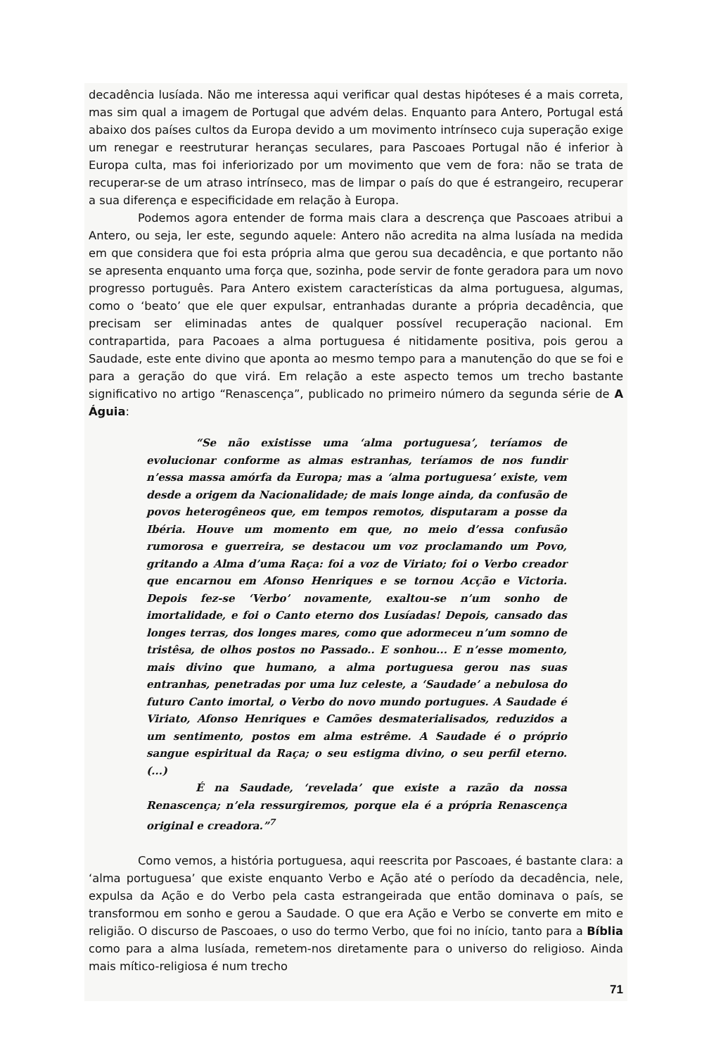decadência lusíada. Não me interessa aqui verificar qual destas hipóteses é a mais correta, mas sim qual a imagem de Portugal que advém delas. Enquanto para Antero, Portugal está abaixo dos países cultos da Europa devido a um movimento intrínseco cuja superação exige um renegar e reestruturar heranças seculares, para Pascoaes Portugal não é inferior à Europa culta, mas foi inferiorizado por um movimento que vem de fora: não se trata de recuperar-se de um atraso intrínseco, mas de limpar o país do que é estrangeiro, recuperar a sua diferença e especificidade em relação à Europa.
Podemos agora entender de forma mais clara a descrença que Pascoaes atribui a Antero, ou seja, ler este, segundo aquele: Antero não acredita na alma lusíada na medida em que considera que foi esta própria alma que gerou sua decadência, e que portanto não se apresenta enquanto uma força que, sozinha, pode servir de fonte geradora para um novo progresso português. Para Antero existem características da alma portuguesa, algumas, como o ‘beato’ que ele quer expulsar, entranhadas durante a própria decadência, que precisam ser eliminadas antes de qualquer possível recuperação nacional. Em contrapartida, para Pacoaes a alma portuguesa é nitidamente positiva, pois gerou a Saudade, este ente divino que aponta ao mesmo tempo para a manutenção do que se foi e para a geração do que virá. Em relação a este aspecto temos um trecho bastante significativo no artigo “Renascença”, publicado no primeiro número da segunda série de A Águia:
“Se não existisse uma ‘alma portuguesa’, teríamos de evolucionar conforme as almas estranhas, teríamos de nos fundir n’essa massa amórfa da Europa; mas a ‘alma portuguesa’ existe, vem desde a origem da Nacionalidade; de mais longe ainda, da confusão de povos heterogêneos que, em tempos remotos, disputaram a posse da Ibéria. Houve um momento em que, no meio d’essa confusão rumorosa e guerreira, se destacou um voz proclamando um Povo, gritando a Alma d’uma Raça: foi a voz de Viriato; foi o Verbo creador que encarnou em Afonso Henriques e se tornou Acção e Victoria. Depois fez-se ‘Verbo’ novamente, exaltou-se n’um sonho de imortalidade, e foi o Canto eterno dos Lusíadas! Depois, cansado das longes terras, dos longes mares, como que adormeceu n’um somno de tristêsa, de olhos postos no Passado.. E sonhou... E n’esse momento, mais divino que humano, a alma portuguesa gerou nas suas entranhas, penetradas por uma luz celeste, a ‘Saudade’ a nebulosa do futuro Canto imortal, o Verbo do novo mundo portugues. A Saudade é Viriato, Afonso Henriques e Camões desmaterialisados, reduzidos a um sentimento, postos em alma estrême. A Saudade é o próprio sangue espiritual da Raça; o seu estigma divino, o seu perfil eterno.(...)
É na Saudade, ‘revelada’ que existe a razão da nossa Renascença; n’ela ressurgiremos, porque ela é a própria Renascença original e creadora.”<sup>7</sup>
Como vemos, a história portuguesa, aqui reescrita por Pascoaes, é bastante clara: a ‘alma portuguesa’ que existe enquanto Verbo e Ação até o período da decadência, nele, expulsa da Ação e do Verbo pela casta estrangeirada que então dominava o país, se transformou em sonho e gerou a Saudade. O que era Ação e Verbo se converte em mito e religião. O discurso de Pascoaes, o uso do termo Verbo, que foi no início, tanto para a Bíblia como para a alma lusíada, remetem-nos diretamente para o universo do religioso. Ainda mais mítico-religiosa é num trecho
71